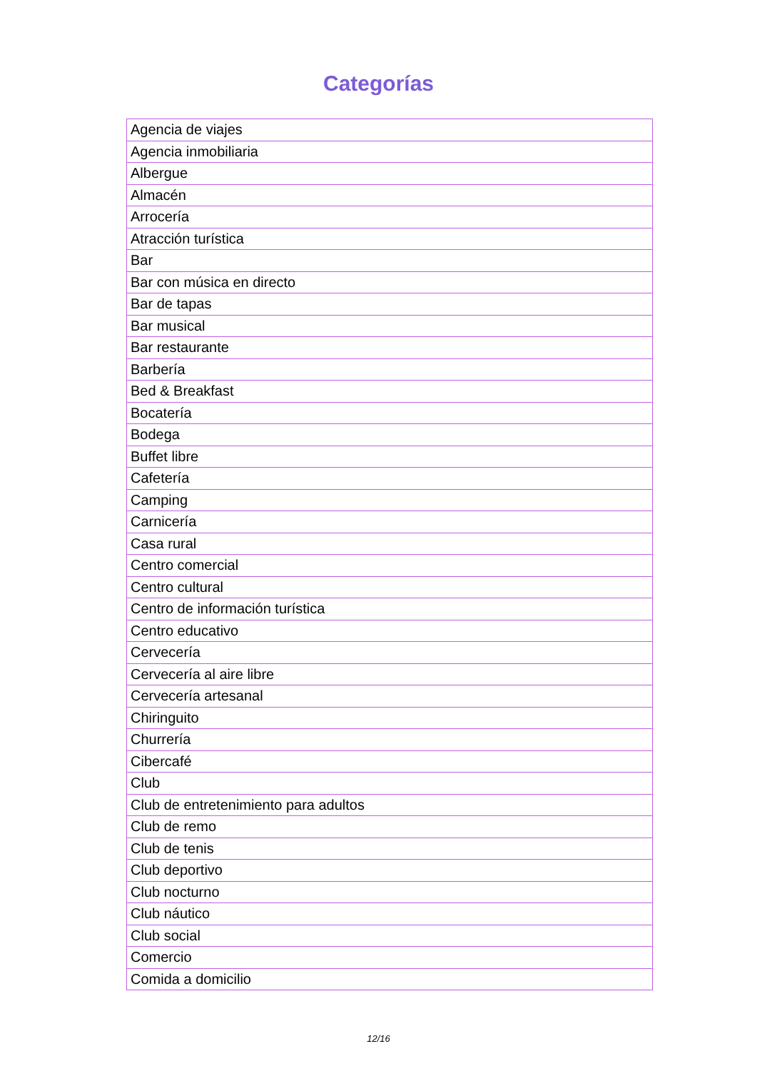Categorías
| Agencia de viajes |
| Agencia inmobiliaria |
| Albergue |
| Almacén |
| Arrocería |
| Atracción turística |
| Bar |
| Bar con música en directo |
| Bar de tapas |
| Bar musical |
| Bar restaurante |
| Barbería |
| Bed & Breakfast |
| Bocatería |
| Bodega |
| Buffet libre |
| Cafetería |
| Camping |
| Carnicería |
| Casa rural |
| Centro comercial |
| Centro cultural |
| Centro de información turística |
| Centro educativo |
| Cervecería |
| Cervecería al aire libre |
| Cervecería artesanal |
| Chiringuito |
| Churrería |
| Cibercafé |
| Club |
| Club de entretenimiento para adultos |
| Club de remo |
| Club de tenis |
| Club deportivo |
| Club nocturno |
| Club náutico |
| Club social |
| Comercio |
| Comida a domicilio |
12/16